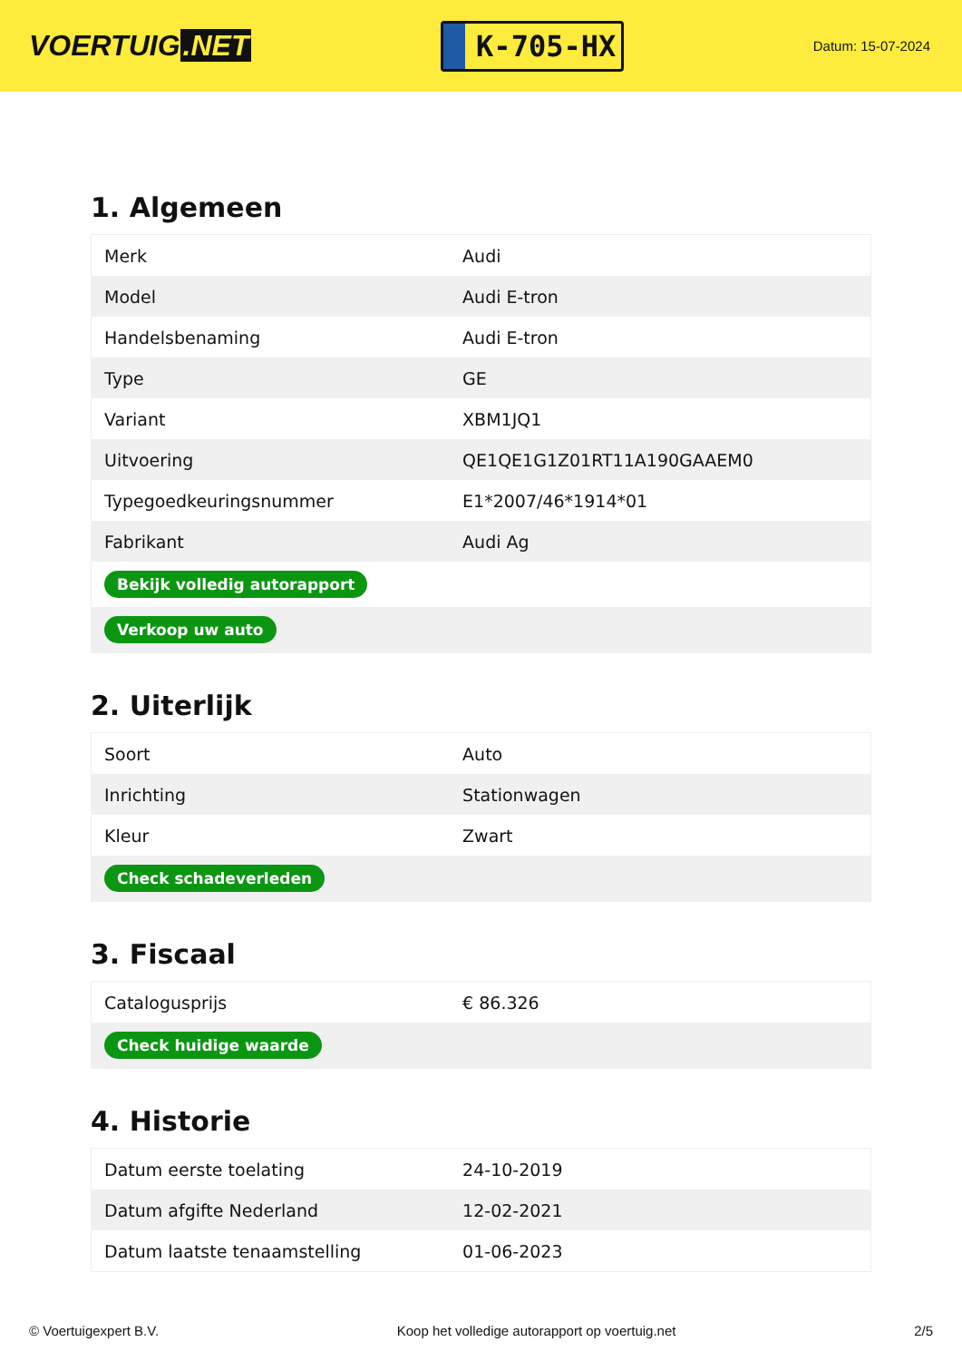VOERTUIG.NET
K-705-HX
Datum: 15-07-2024
1. Algemeen
| Merk | Audi |
| Model | Audi E-tron |
| Handelsbenaming | Audi E-tron |
| Type | GE |
| Variant | XBM1JQ1 |
| Uitvoering | QE1QE1G1Z01RT11A190GAAEM0 |
| Typegoedkeuringsnummer | E1*2007/46*1914*01 |
| Fabrikant | Audi Ag |
| Bekijk volledig autorapport | |
| Verkoop uw auto | |
2. Uiterlijk
| Soort | Auto |
| Inrichting | Stationwagen |
| Kleur | Zwart |
| Check schadeverleden | |
3. Fiscaal
| Catalogusprijs | € 86.326 |
| Check huidige waarde | |
4. Historie
| Datum eerste toelating | 24-10-2019 |
| Datum afgifte Nederland | 12-02-2021 |
| Datum laatste tenaamstelling | 01-06-2023 |
© Voertuigexpert B.V. Koop het volledige autorapport op voertuig.net 2/5